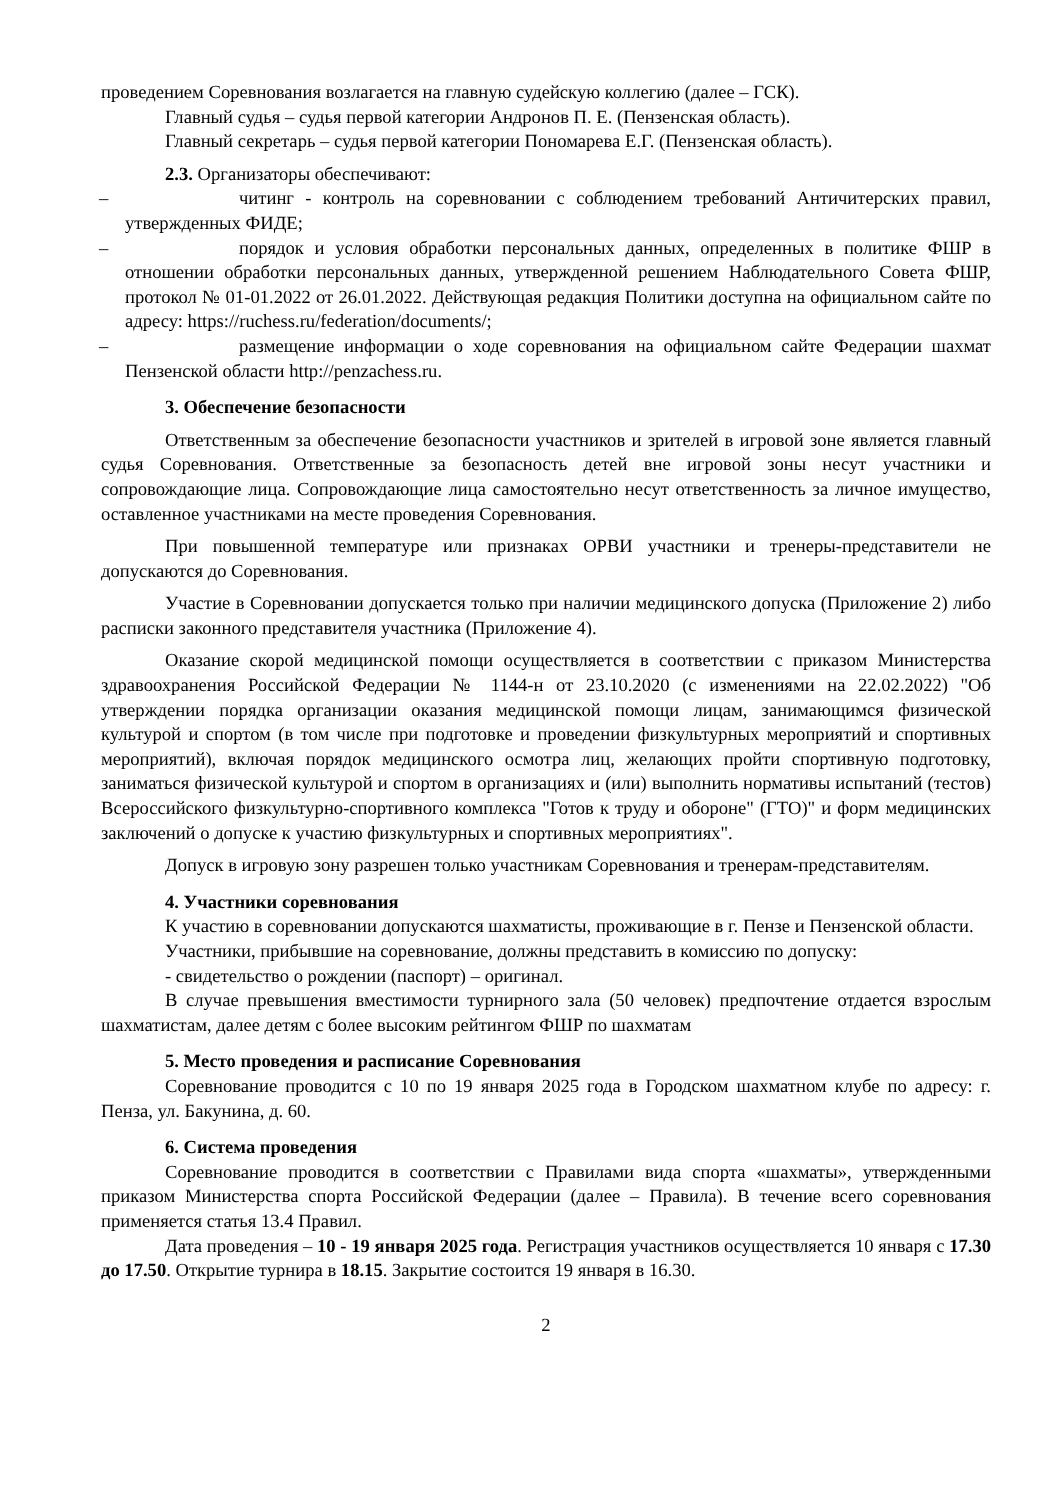проведением Соревнования возлагается на главную судейскую коллегию (далее – ГСК).
Главный судья – судья первой категории Андронов П. Е. (Пензенская область).
Главный секретарь – судья первой категории Пономарева Е.Г. (Пензенская область).
2.3. Организаторы обеспечивают:
– читинг - контроль на соревновании с соблюдением требований Античитерских правил, утвержденных ФИДЕ;
– порядок и условия обработки персональных данных, определенных в политике ФШР в отношении обработки персональных данных, утвержденной решением Наблюдательного Совета ФШР, протокол № 01-01.2022 от 26.01.2022. Действующая редакция Политики доступна на официальном сайте по адресу: https://ruchess.ru/federation/documents/;
– размещение информации о ходе соревнования на официальном сайте Федерации шахмат Пензенской области http://penzachess.ru.
3. Обеспечение безопасности
Ответственным за обеспечение безопасности участников и зрителей в игровой зоне является главный судья Соревнования. Ответственные за безопасность детей вне игровой зоны несут участники и сопровождающие лица. Сопровождающие лица самостоятельно несут ответственность за личное имущество, оставленное участниками на месте проведения Соревнования.
При повышенной температуре или признаках ОРВИ участники и тренеры-представители не допускаются до Соревнования.
Участие в Соревновании допускается только при наличии медицинского допуска (Приложение 2) либо расписки законного представителя участника (Приложение 4).
Оказание скорой медицинской помощи осуществляется в соответствии с приказом Министерства здравоохранения Российской Федерации № 1144-н от 23.10.2020 (с изменениями на 22.02.2022) "Об утверждении порядка организации оказания медицинской помощи лицам, занимающимся физической культурой и спортом (в том числе при подготовке и проведении физкультурных мероприятий и спортивных мероприятий), включая порядок медицинского осмотра лиц, желающих пройти спортивную подготовку, заниматься физической культурой и спортом в организациях и (или) выполнить нормативы испытаний (тестов) Всероссийского физкультурно-спортивного комплекса "Готов к труду и обороне" (ГТО)" и форм медицинских заключений о допуске к участию физкультурных и спортивных мероприятиях".
Допуск в игровую зону разрешен только участникам Соревнования и тренерам-представителям.
4. Участники соревнования
К участию в соревновании допускаются шахматисты, проживающие в г. Пензе и Пензенской области.
Участники, прибывшие на соревнование, должны представить в комиссию по допуску:
- свидетельство о рождении (паспорт) – оригинал.
В случае превышения вместимости турнирного зала (50 человек) предпочтение отдается взрослым шахматистам, далее детям с более высоким рейтингом ФШР по шахматам
5. Место проведения и расписание Соревнования
Соревнование проводится с 10 по 19 января 2025 года в Городском шахматном клубе по адресу: г. Пенза, ул. Бакунина, д. 60.
6. Система проведения
Соревнование проводится в соответствии с Правилами вида спорта «шахматы», утвержденными приказом Министерства спорта Российской Федерации (далее – Правила). В течение всего соревнования применяется статья 13.4 Правил.
Дата проведения – 10 - 19 января 2025 года. Регистрация участников осуществляется 10 января с 17.30 до 17.50. Открытие турнира в 18.15. Закрытие состоится 19 января в 16.30.
2